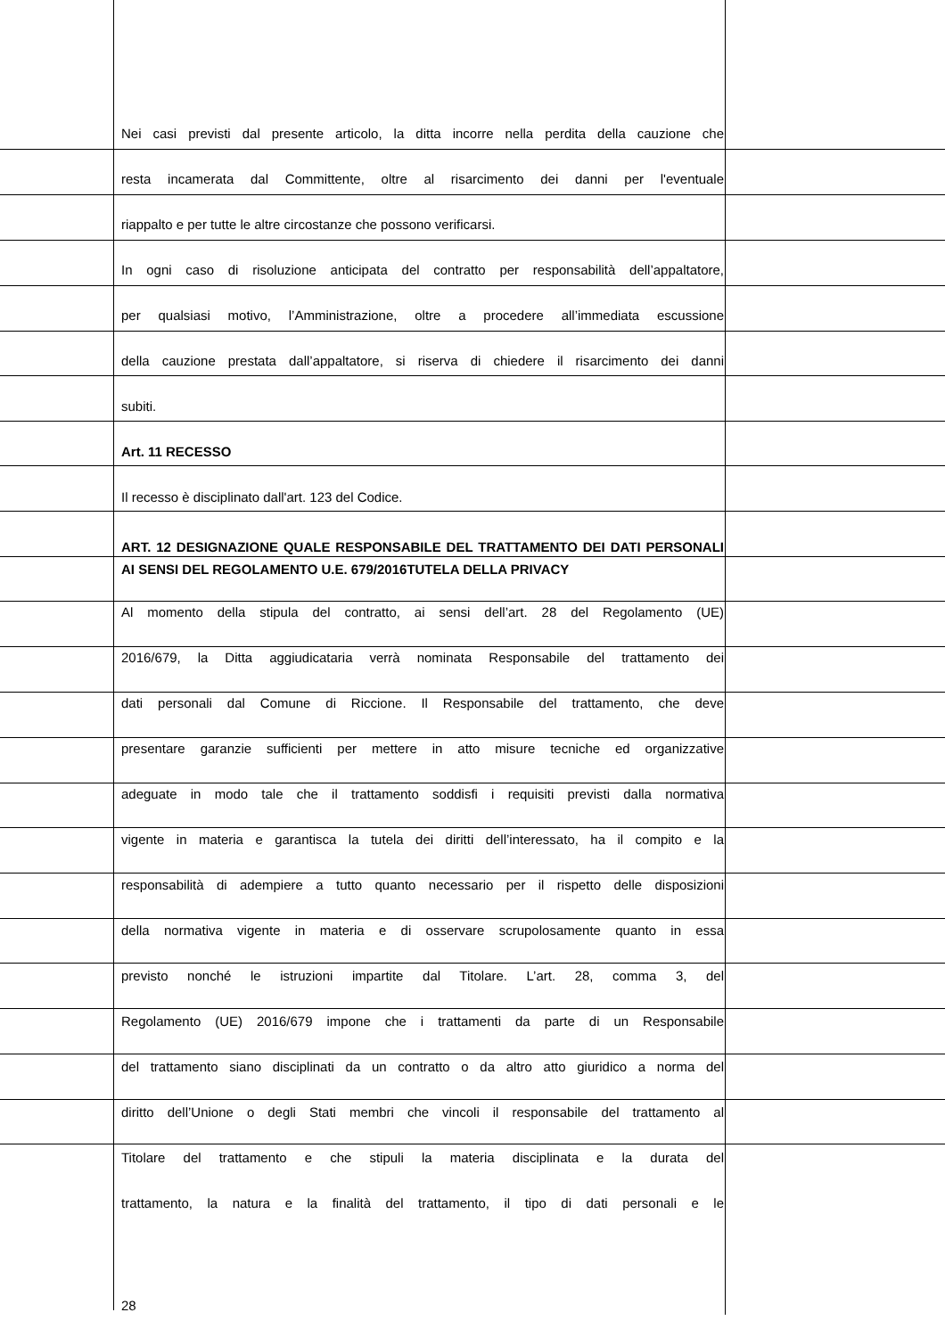Nei casi previsti dal presente articolo, la ditta incorre nella perdita della cauzione che
resta incamerata dal Committente, oltre al risarcimento dei danni per l'eventuale
riappalto e per tutte le altre circostanze che possono verificarsi.
In ogni caso di risoluzione anticipata del contratto per responsabilità dell’appaltatore,
per qualsiasi motivo, l’Amministrazione, oltre a procedere all’immediata escussione
della cauzione prestata dall’appaltatore, si riserva di chiedere il risarcimento dei danni
subiti.
Art. 11 RECESSO
Il recesso è disciplinato dall'art. 123 del Codice.
ART. 12 DESIGNAZIONE QUALE RESPONSABILE DEL TRATTAMENTO DEI DATI PERSONALI AI SENSI DEL REGOLAMENTO U.E. 679/2016TUTELA DELLA PRIVACY
Al momento della stipula del contratto, ai sensi dell’art. 28 del Regolamento (UE)
2016/679, la Ditta aggiudicataria verrà nominata Responsabile del trattamento dei
dati personali dal Comune di Riccione. Il Responsabile del trattamento, che deve
presentare garanzie sufficienti per mettere in atto misure tecniche ed organizzative
adeguate in modo tale che il trattamento soddisfi i requisiti previsti dalla normativa
vigente in materia e garantisca la tutela dei diritti dell’interessato, ha il compito e la
responsabilità di adempiere a tutto quanto necessario per il rispetto delle disposizioni
della normativa vigente in materia e di osservare scrupolosamente quanto in essa
previsto nonché le istruzioni impartite dal Titolare. L’art. 28, comma 3, del
Regolamento (UE) 2016/679 impone che i trattamenti da parte di un Responsabile
del trattamento siano disciplinati da un contratto o da altro atto giuridico a norma del
diritto dell’Unione o degli Stati membri che vincoli il responsabile del trattamento al
Titolare del trattamento e che stipuli la materia disciplinata e la durata del
trattamento, la natura e la finalità del trattamento, il tipo di dati personali e le
28